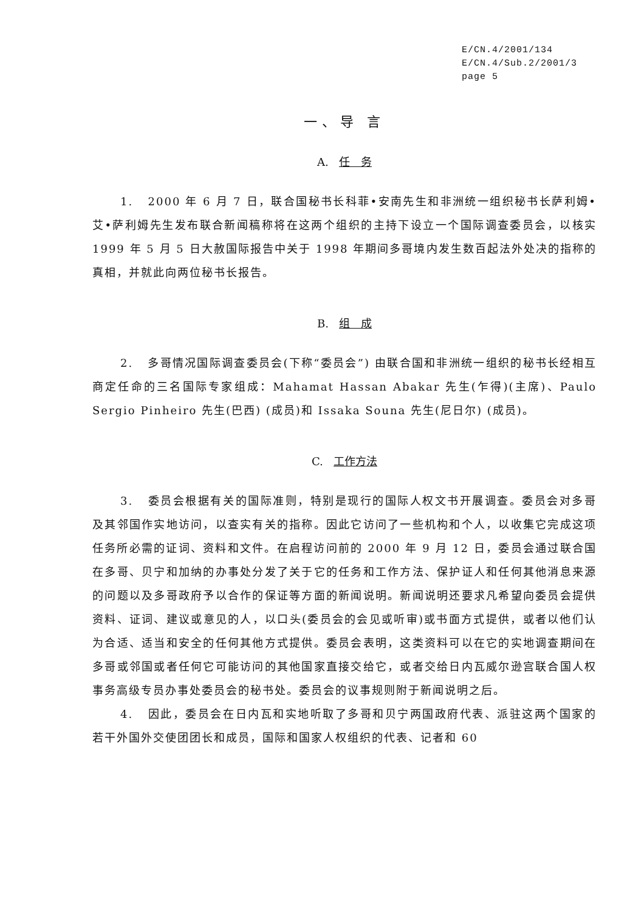E/CN.4/2001/134
E/CN.4/Sub.2/2001/3
page 5
一、导 言
A. 任　务
1. 2000 年 6 月 7 日，联合国秘书长科菲•安南先生和非洲统一组织秘书长萨利姆•艾•萨利姆先生发布联合新闻稿称将在这两个组织的主持下设立一个国际调查委员会，以核实 1999 年 5 月 5 日大赦国际报告中关于 1998 年期间多哥境内发生数百起法外处决的指称的真相，并就此向两位秘书长报告。
B. 组　成
2. 多哥情况国际调查委员会(下称“委员会”) 由联合国和非洲统一组织的秘书长经相互商定任命的三名国际专家组成：Mahamat Hassan Abakar 先生(乍得)(主席)、Paulo Sergio Pinheiro 先生(巴西) (成员)和 Issaka Souna 先生(尼日尔) (成员)。
C. 工作方法
3. 委员会根据有关的国际准则，特别是现行的国际人权文书开展调查。委员会对多哥及其邻国作实地访问，以查实有关的指称。因此它访问了一些机构和个人，以收集它完成这项任务所必需的证词、资料和文件。在启程访问前的 2000 年 9 月 12 日，委员会通过联合国在多哥、贝宁和加纳的办事处分发了关于它的任务和工作方法、保护证人和任何其他消息来源的问题以及多哥政府予以合作的保证等方面的新闻说明。新闻说明还要求凡希望向委员会提供资料、证词、建议或意见的人，以口头(委员会的会见或听审)或书面方式提供，或者以他们认为合适、适当和安全的任何其他方式提供。委员会表明，这类资料可以在它的实地调查期间在多哥或邻国或者任何它可能访问的其他国家直接交给它，或者交给日内瓦威尔逊宫联合国人权事务高级专员办事处委员会的秘书处。委员会的议事规则附于新闻说明之后。
4. 因此，委员会在日内瓦和实地听取了多哥和贝宁两国政府代表、派驻这两个国家的若干外国外交使团团长和成员，国际和国家人权组织的代表、记者和 60